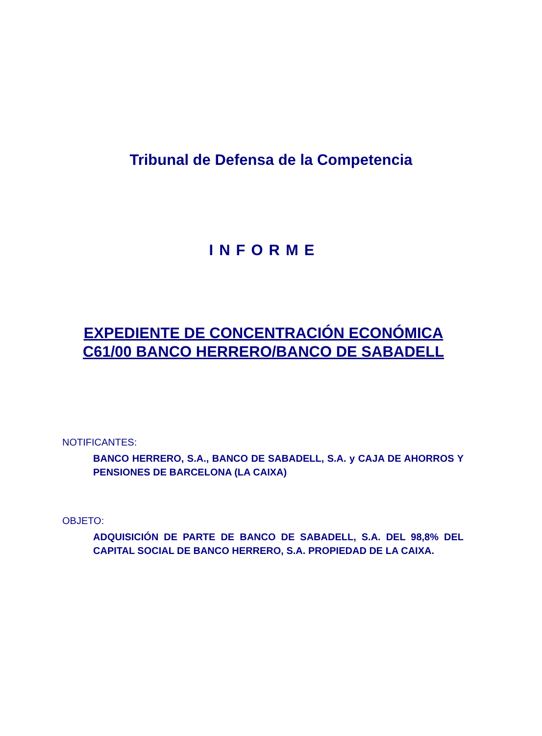Tribunal de Defensa de la Competencia
INFORME
EXPEDIENTE DE CONCENTRACIÓN ECONÓMICA
C61/00 BANCO HERRERO/BANCO DE SABADELL
NOTIFICANTES:
BANCO HERRERO, S.A., BANCO DE SABADELL, S.A. y CAJA DE AHORROS Y PENSIONES DE BARCELONA (LA CAIXA)
OBJETO:
ADQUISICIÓN DE PARTE DE BANCO DE SABADELL, S.A. DEL 98,8% DEL CAPITAL SOCIAL DE BANCO HERRERO, S.A. PROPIEDAD DE LA CAIXA.